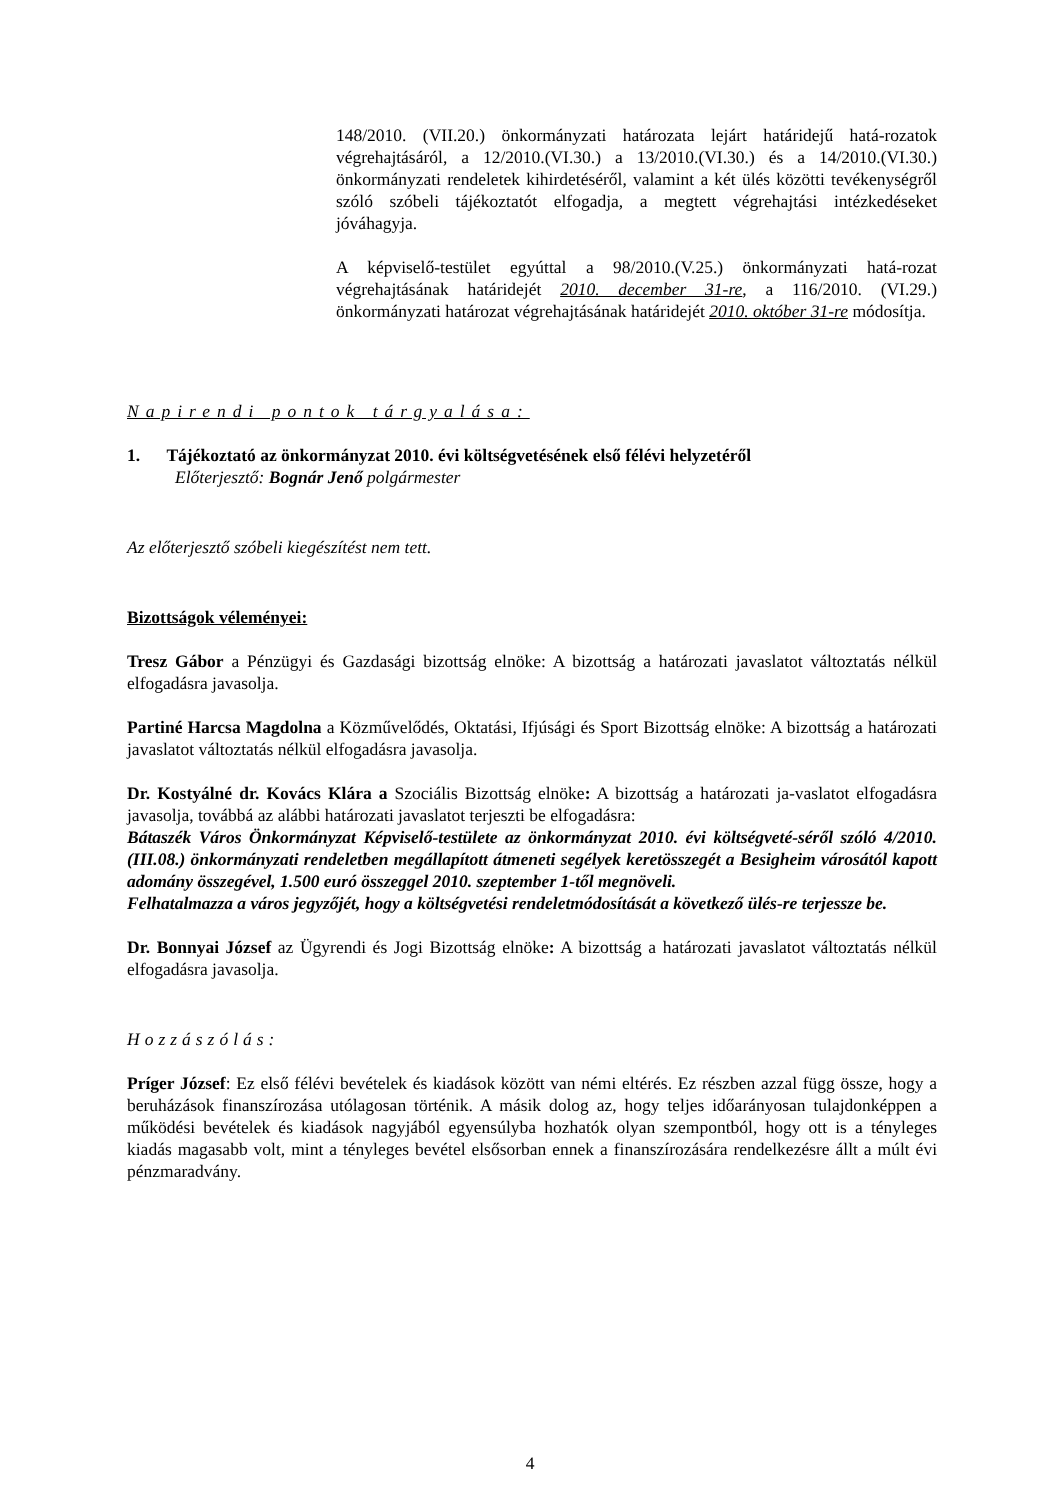148/2010. (VII.20.) önkormányzati határozata lejárt határidejű hatá-rozatok végrehajtásáról, a 12/2010.(VI.30.) a 13/2010.(VI.30.) és a 14/2010.(VI.30.) önkormányzati rendeletek kihirdetéséről, valamint a két ülés közötti tevékenységről szóló szóbeli tájékoztatót elfogadja, a megtett végrehajtási intézkedéseket jóváhagyja.
A képviselő-testület egyúttal a 98/2010.(V.25.) önkormányzati hatá-rozat végrehajtásának határidejét 2010. december 31-re, a 116/2010. (VI.29.) önkormányzati határozat végrehajtásának határidejét 2010. október 31-re módosítja.
Napirendi pontok tárgyalása:
1. Tájékoztató az önkormányzat 2010. évi költségvetésének első félévi helyzetéről
Előterjesztő: Bognár Jenő polgármester
Az előterjesztő szóbeli kiegészítést nem tett.
Bizottságok véleményei:
Tresz Gábor a Pénzügyi és Gazdasági bizottság elnöke: A bizottság a határozati javaslatot változtatás nélkül elfogadásra javasolja.
Partiné Harcsa Magdolna a Közművelődés, Oktatási, Ifjúsági és Sport Bizottság elnöke: A bizottság a határozati javaslatot változtatás nélkül elfogadásra javasolja.
Dr. Kostyálné dr. Kovács Klára a Szociális Bizottság elnöke: A bizottság a határozati ja-vaslatot elfogadásra javasolja, továbbá az alábbi határozati javaslatot terjeszti be elfogadásra:
Bátaszék Város Önkormányzat Képviselő-testülete az önkormányzat 2010. évi költségveté-séről szóló 4/2010. (III.08.) önkormányzati rendeletben megállapított átmeneti segélyek keretösszegét a Besigheim városától kapott adomány összegével, 1.500 euró összeggel 2010. szeptember 1-től megnöveli.
Felhatalmazza a város jegyzőjét, hogy a költségvetési rendeletmódosítását a következő ülés-re terjessze be.
Dr. Bonnyai József az Ügyrendi és Jogi Bizottság elnöke: A bizottság a határozati javaslatot változtatás nélkül elfogadásra javasolja.
Hozzászólás:
Príger József: Ez első félévi bevételek és kiadások között van némi eltérés. Ez részben azzal függ össze, hogy a beruházások finanszírozása utólagosan történik. A másik dolog az, hogy teljes időarányosan tulajdonképpen a működési bevételek és kiadások nagyjából egyensúlyba hozhatók olyan szempontból, hogy ott is a tényleges kiadás magasabb volt, mint a tényleges bevétel elsősorban ennek a finanszírozására rendelkezésre állt a múlt évi pénzmaradvány.
4